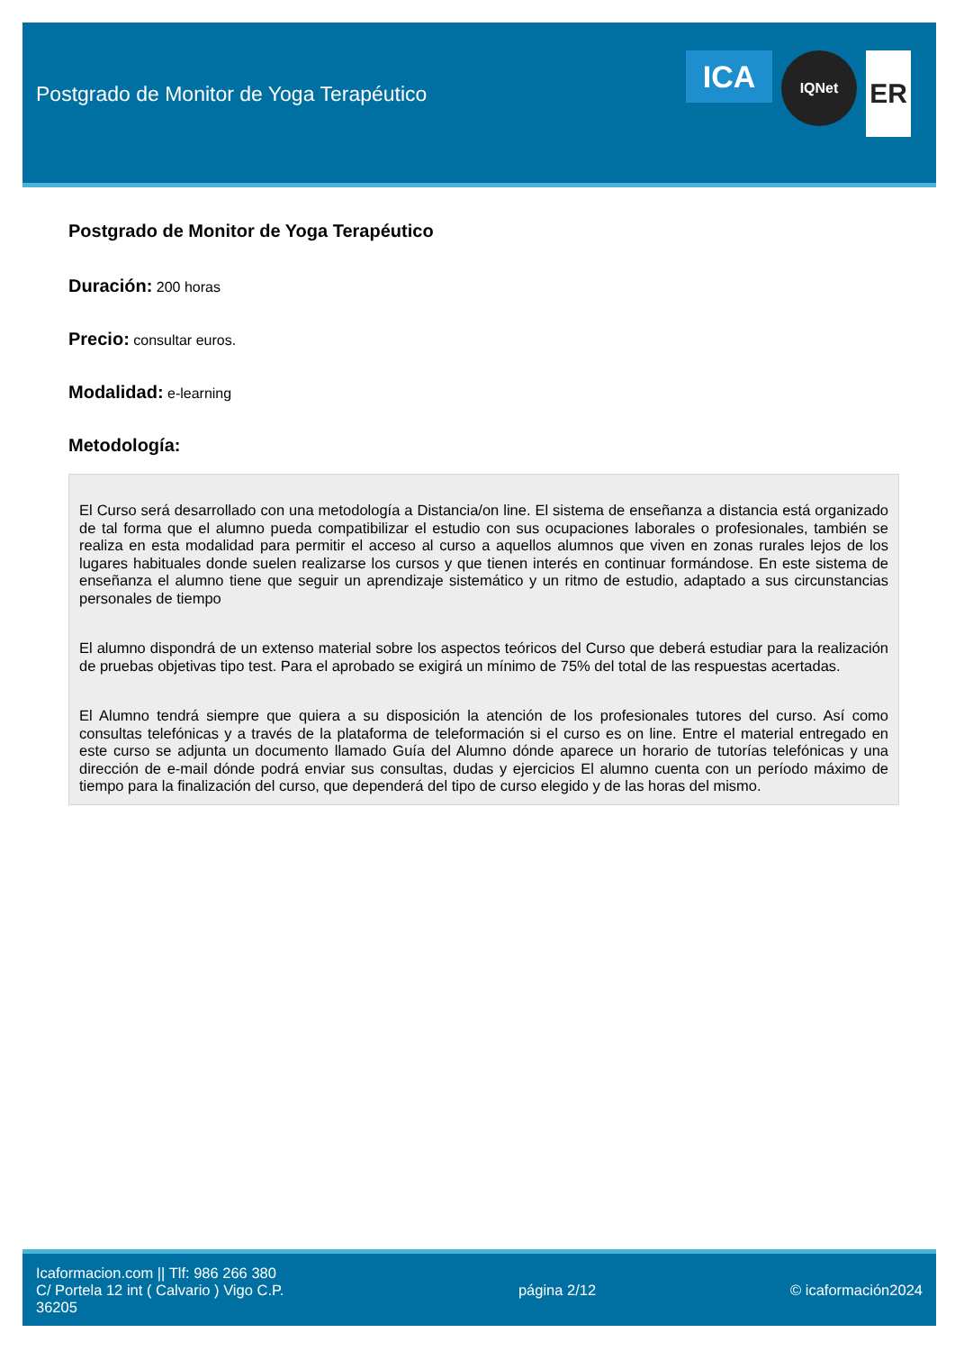Postgrado de Monitor de Yoga Terapéutico
ICA
IQNet
ER
Postgrado de Monitor de Yoga Terapéutico
Duración: 200 horas
Precio: consultar euros.
Modalidad: e-learning
Metodología:
El Curso será desarrollado con una metodología a Distancia/on line. El sistema de enseñanza a distancia está organizado de tal forma que el alumno pueda compatibilizar el estudio con sus ocupaciones laborales o profesionales, también se realiza en esta modalidad para permitir el acceso al curso a aquellos alumnos que viven en zonas rurales lejos de los lugares habituales donde suelen realizarse los cursos y que tienen interés en continuar formándose. En este sistema de enseñanza el alumno tiene que seguir un aprendizaje sistemático y un ritmo de estudio, adaptado a sus circunstancias personales de tiempo
El alumno dispondrá de un extenso material sobre los aspectos teóricos del Curso que deberá estudiar para la realización de pruebas objetivas tipo test. Para el aprobado se exigirá un mínimo de 75% del total de las respuestas acertadas.
El Alumno tendrá siempre que quiera a su disposición la atención de los profesionales tutores del curso. Así como consultas telefónicas y a través de la plataforma de teleformación si el curso es on line. Entre el material entregado en este curso se adjunta un documento llamado Guía del Alumno dónde aparece un horario de tutorías telefónicas y una dirección de e-mail dónde podrá enviar sus consultas, dudas y ejercicios El alumno cuenta con un período máximo de tiempo para la finalización del curso, que dependerá del tipo de curso elegido y de las horas del mismo.
Icaformacion.com || Tlf: 986 266 380
C/ Portela 12 int ( Calvario ) Vigo C.P. 36205
página 2/12 © icaformación2024